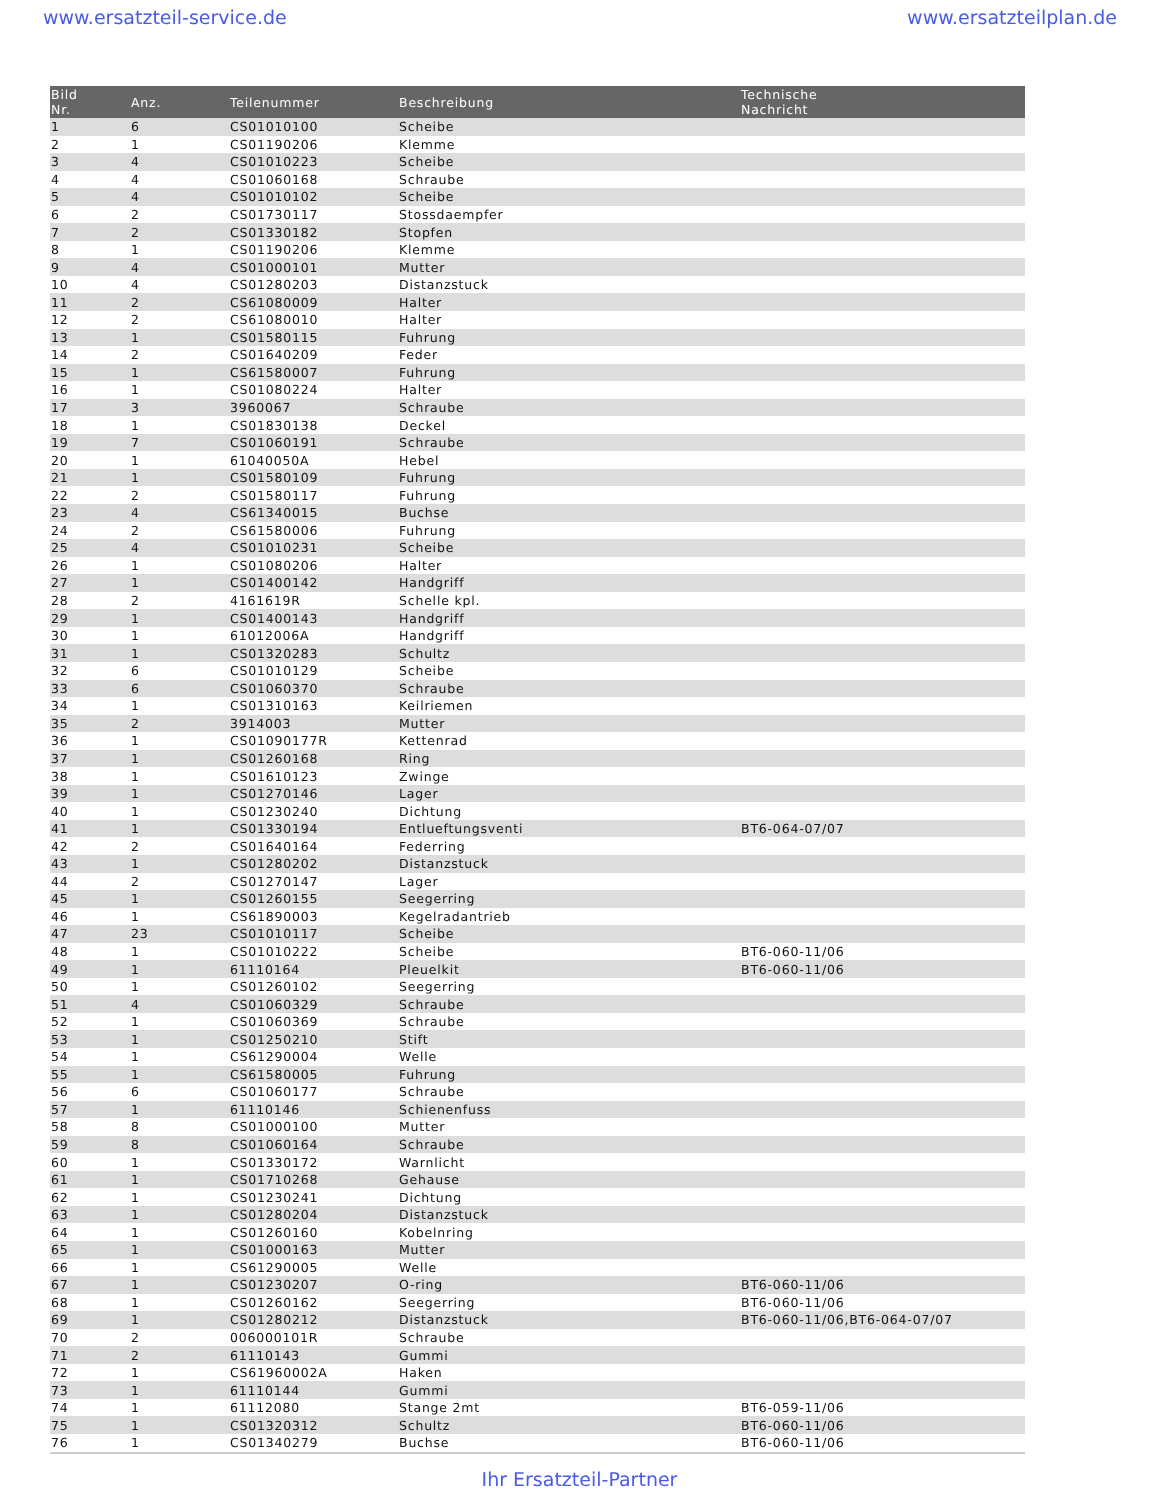www.ersatzteil-service.de www.ersatzteilplan.de
| Bild Nr. | Anz. | Teilenummer | Beschreibung | Technische Nachricht |
| --- | --- | --- | --- | --- |
| 1 | 6 | CS01010100 | Scheibe | |
| 2 | 1 | CS01190206 | Klemme | |
| 3 | 4 | CS01010223 | Scheibe | |
| 4 | 4 | CS01060168 | Schraube | |
| 5 | 4 | CS01010102 | Scheibe | |
| 6 | 2 | CS01730117 | Stossdaempfer | |
| 7 | 2 | CS01330182 | Stopfen | |
| 8 | 1 | CS01190206 | Klemme | |
| 9 | 4 | CS01000101 | Mutter | |
| 10 | 4 | CS01280203 | Distanzstuck | |
| 11 | 2 | CS61080009 | Halter | |
| 12 | 2 | CS61080010 | Halter | |
| 13 | 1 | CS01580115 | Fuhrung | |
| 14 | 2 | CS01640209 | Feder | |
| 15 | 1 | CS61580007 | Fuhrung | |
| 16 | 1 | CS01080224 | Halter | |
| 17 | 3 | 3960067 | Schraube | |
| 18 | 1 | CS01830138 | Deckel | |
| 19 | 7 | CS01060191 | Schraube | |
| 20 | 1 | 61040050A | Hebel | |
| 21 | 1 | CS01580109 | Fuhrung | |
| 22 | 2 | CS01580117 | Fuhrung | |
| 23 | 4 | CS61340015 | Buchse | |
| 24 | 2 | CS61580006 | Fuhrung | |
| 25 | 4 | CS01010231 | Scheibe | |
| 26 | 1 | CS01080206 | Halter | |
| 27 | 1 | CS01400142 | Handgriff | |
| 28 | 2 | 4161619R | Schelle kpl. | |
| 29 | 1 | CS01400143 | Handgriff | |
| 30 | 1 | 61012006A | Handgriff | |
| 31 | 1 | CS01320283 | Schultz | |
| 32 | 6 | CS01010129 | Scheibe | |
| 33 | 6 | CS01060370 | Schraube | |
| 34 | 1 | CS01310163 | Keilriemen | |
| 35 | 2 | 3914003 | Mutter | |
| 36 | 1 | CS01090177R | Kettenrad | |
| 37 | 1 | CS01260168 | Ring | |
| 38 | 1 | CS01610123 | Zwinge | |
| 39 | 1 | CS01270146 | Lager | |
| 40 | 1 | CS01230240 | Dichtung | |
| 41 | 1 | CS01330194 | Entlueftungsventi | BT6-064-07/07 |
| 42 | 2 | CS01640164 | Federring | |
| 43 | 1 | CS01280202 | Distanzstuck | |
| 44 | 2 | CS01270147 | Lager | |
| 45 | 1 | CS01260155 | Seegerring | |
| 46 | 1 | CS61890003 | Kegelradantrieb | |
| 47 | 23 | CS01010117 | Scheibe | |
| 48 | 1 | CS01010222 | Scheibe | BT6-060-11/06 |
| 49 | 1 | 61110164 | Pleuelkit | BT6-060-11/06 |
| 50 | 1 | CS01260102 | Seegerring | |
| 51 | 4 | CS01060329 | Schraube | |
| 52 | 1 | CS01060369 | Schraube | |
| 53 | 1 | CS01250210 | Stift | |
| 54 | 1 | CS61290004 | Welle | |
| 55 | 1 | CS61580005 | Fuhrung | |
| 56 | 6 | CS01060177 | Schraube | |
| 57 | 1 | 61110146 | Schienenfuss | |
| 58 | 8 | CS01000100 | Mutter | |
| 59 | 8 | CS01060164 | Schraube | |
| 60 | 1 | CS01330172 | Warnlicht | |
| 61 | 1 | CS01710268 | Gehause | |
| 62 | 1 | CS01230241 | Dichtung | |
| 63 | 1 | CS01280204 | Distanzstuck | |
| 64 | 1 | CS01260160 | Kobelnring | |
| 65 | 1 | CS01000163 | Mutter | |
| 66 | 1 | CS61290005 | Welle | |
| 67 | 1 | CS01230207 | O-ring | BT6-060-11/06 |
| 68 | 1 | CS01260162 | Seegerring | BT6-060-11/06 |
| 69 | 1 | CS01280212 | Distanzstuck | BT6-060-11/06,BT6-064-07/07 |
| 70 | 2 | 006000101R | Schraube | |
| 71 | 2 | 61110143 | Gummi | |
| 72 | 1 | CS61960002A | Haken | |
| 73 | 1 | 61110144 | Gummi | |
| 74 | 1 | 61112080 | Stange 2mt | BT6-059-11/06 |
| 75 | 1 | CS01320312 | Schultz | BT6-060-11/06 |
| 76 | 1 | CS01340279 | Buchse | BT6-060-11/06 |
Ihr Ersatzteil-Partner